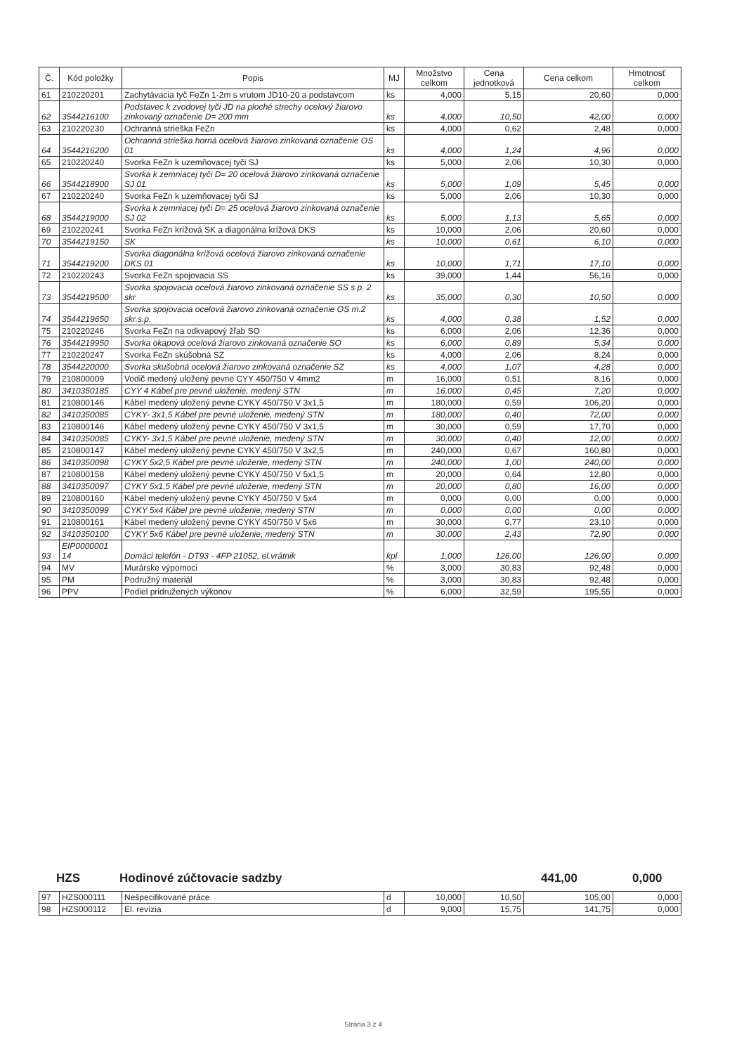| Č. | Kód položky | Popis | MJ | Množstvo celkom | Cena jednotková | Cena celkom | Hmotnosť celkom |
| --- | --- | --- | --- | --- | --- | --- | --- |
| 61 | 210220201 | Zachytávacia tyč FeZn 1-2m s vrutom JD10-20 a podstavcom | ks | 4,000 | 5,15 | 20,60 | 0,000 |
| 62 | 3544216100 | Podstavec k zvodovej tyči JD na ploché strechy ocelový žiarovo zinkovaný označenie D= 200 mm | ks | 4,000 | 10,50 | 42,00 | 0,000 |
| 63 | 210220230 | Ochranná strieška FeZn | ks | 4,000 | 0,62 | 2,48 | 0,000 |
| 64 | 3544216200 | Ochranná strieška horná ocelová žiarovo zinkovaná označenie OS 01 | ks | 4,000 | 1,24 | 4,96 | 0,000 |
| 65 | 210220240 | Svorka FeZn k uzemňovacej tyči SJ | ks | 5,000 | 2,06 | 10,30 | 0,000 |
| 66 | 3544218900 | Svorka k zemniacej tyči D= 20 ocelová žiarovo zinkovaná označenie SJ 01 | ks | 5,000 | 1,09 | 5,45 | 0,000 |
| 67 | 210220240 | Svorka FeZn k uzemňovacej tyči SJ | ks | 5,000 | 2,06 | 10,30 | 0,000 |
| 68 | 3544219000 | Svorka k zemniacej tyči D= 25 ocelová žiarovo zinkovaná označenie SJ 02 | ks | 5,000 | 1,13 | 5,65 | 0,000 |
| 69 | 210220241 | Svorka FeZn krížová SK a diagonálna krížová DKS | ks | 10,000 | 2,06 | 20,60 | 0,000 |
| 70 | 3544219150 | SK | ks | 10,000 | 0,61 | 6,10 | 0,000 |
| 71 | 3544219200 | Svorka diagonálna krížová ocelová žiarovo zinkovaná označenie DKS 01 | ks | 10,000 | 1,71 | 17,10 | 0,000 |
| 72 | 210220243 | Svorka FeZn spojovacia SS | ks | 39,000 | 1,44 | 56,16 | 0,000 |
| 73 | 3544219500 | Svorka spojovacia ocelová žiarovo zinkovaná označenie SS s p. 2 skr | ks | 35,000 | 0,30 | 10,50 | 0,000 |
| 74 | 3544219650 | Svorka spojovacia ocelová žiarovo zinkovaná označenie OS m.2 skr.s.p. | ks | 4,000 | 0,38 | 1,52 | 0,000 |
| 75 | 210220246 | Svorka FeZn na odkvapový žľab SO | ks | 6,000 | 2,06 | 12,36 | 0,000 |
| 76 | 3544219950 | Svorka okapová ocelová žiarovo zinkovaná označenie SO | ks | 6,000 | 0,89 | 5,34 | 0,000 |
| 77 | 210220247 | Svorka FeZn skúšobná SZ | ks | 4,000 | 2,06 | 8,24 | 0,000 |
| 78 | 3544220000 | Svorka skušobná ocelová žiarovo zinkovaná označenie SZ | ks | 4,000 | 1,07 | 4,28 | 0,000 |
| 79 | 210800009 | Vodič medený uložený pevne CYY 450/750 V 4mm2 | m | 16,000 | 0,51 | 8,16 | 0,000 |
| 80 | 3410350185 | CYY 4 Kábel pre pevné uloženie, medený STN | m | 16,000 | 0,45 | 7,20 | 0,000 |
| 81 | 210800146 | Kábel medený uložený pevne CYKY 450/750 V 3x1,5 | m | 180,000 | 0,59 | 106,20 | 0,000 |
| 82 | 3410350085 | CYKY- 3x1,5 Kábel pre pevné uloženie, medený STN | m | 180,000 | 0,40 | 72,00 | 0,000 |
| 83 | 210800146 | Kábel medený uložený pevne CYKY 450/750 V 3x1,5 | m | 30,000 | 0,59 | 17,70 | 0,000 |
| 84 | 3410350085 | CYKY- 3x1,5 Kábel pre pevné uloženie, medený STN | m | 30,000 | 0,40 | 12,00 | 0,000 |
| 85 | 210800147 | Kábel medený uložený pevne CYKY 450/750 V 3x2,5 | m | 240,000 | 0,67 | 160,80 | 0,000 |
| 86 | 3410350098 | CYKY 5x2,5 Kábel pre pevné uloženie, medený STN | m | 240,000 | 1,00 | 240,00 | 0,000 |
| 87 | 210800158 | Kábel medený uložený pevne CYKY 450/750 V 5x1,5 | m | 20,000 | 0,64 | 12,80 | 0,000 |
| 88 | 3410350097 | CYKY 5x1,5 Kábel pre pevné uloženie, medený STN | m | 20,000 | 0,80 | 16,00 | 0,000 |
| 89 | 210800160 | Kábel medený uložený pevne CYKY 450/750 V 5x4 | m | 0,000 | 0,00 | 0,00 | 0,000 |
| 90 | 3410350099 | CYKY 5x4 Kábel pre pevné uloženie, medený STN | m | 0,000 | 0,00 | 0,00 | 0,000 |
| 91 | 210800161 | Kábel medený uložený pevne CYKY 450/750 V 5x6 | m | 30,000 | 0,77 | 23,10 | 0,000 |
| 92 | 3410350100 | CYKY 5x6 Kábel pre pevné uloženie, medený STN | m | 30,000 | 2,43 | 72,90 | 0,000 |
| 93 | EIP0000001 14 | Domáci telefón - DT93 - 4FP 21052, el.vrátnik | kpl | 1,000 | 126,00 | 126,00 | 0,000 |
| 94 | MV | Murárske výpomoci | % | 3,000 | 30,83 | 92,48 | 0,000 |
| 95 | PM | Podružný materiál | % | 3,000 | 30,83 | 92,48 | 0,000 |
| 96 | PPV | Podiel pridružených výkonov | % | 6,000 | 32,59 | 195,55 | 0,000 |
HZS Hodinové zúčtovacie sadzby 441,00 0,000
| 97 | HZS000111 | Nešpecifikované práce | d | 10,000 | 10,50 | 105,00 | 0,000 |
| 98 | HZS000112 | El. revízia | d | 9,000 | 15,75 | 141,75 | 0,000 |
Strana 3 z 4